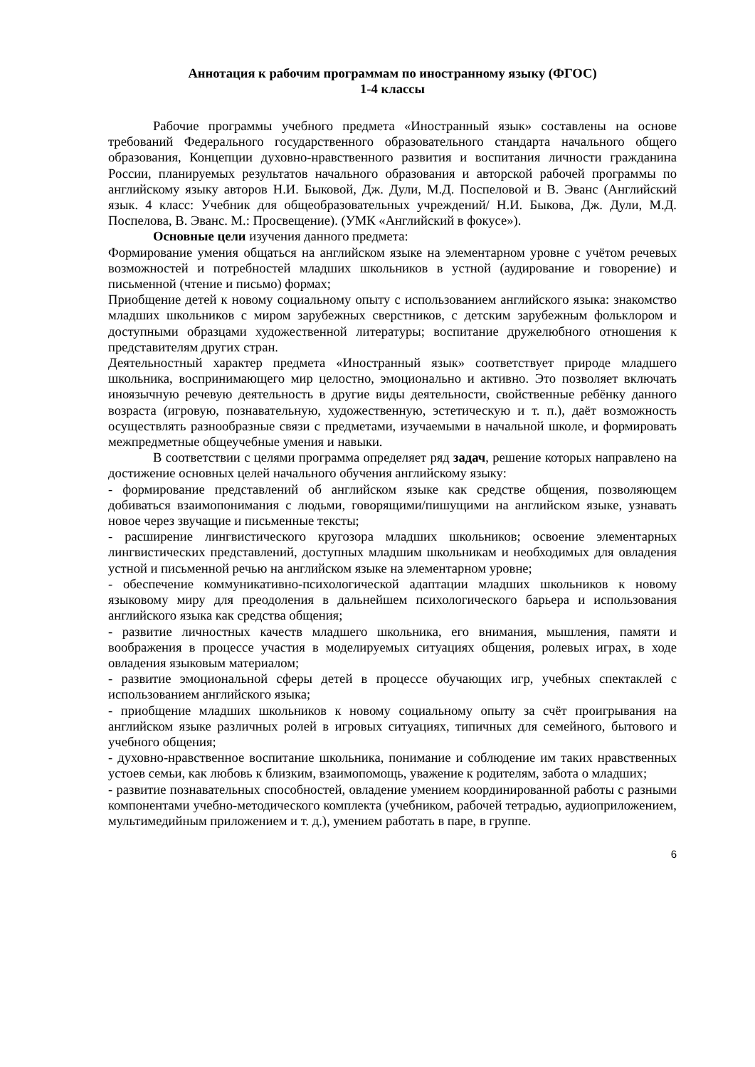Аннотация к рабочим программам по иностранному языку (ФГОС)
1-4 классы
Рабочие программы учебного предмета «Иностранный язык» составлены на основе требований Федерального государственного образовательного стандарта начального общего образования, Концепции духовно-нравственного развития и воспитания личности гражданина России, планируемых результатов начального образования и авторской рабочей программы по английскому языку авторов Н.И. Быковой, Дж. Дули, М.Д. Поспеловой и В. Эванс (Английский язык. 4 класс: Учебник для общеобразовательных учреждений/ Н.И. Быкова, Дж. Дули, М.Д. Поспелова, В. Эванс. М.: Просвещение). (УМК «Английский в фокусе»).
Основные цели изучения данного предмета:
Формирование умения общаться на английском языке на элементарном уровне с учётом речевых возможностей и потребностей младших школьников в устной (аудирование и говорение) и письменной (чтение и письмо) формах;
Приобщение детей к новому социальному опыту с использованием английского языка: знакомство младших школьников с миром зарубежных сверстников, с детским зарубежным фольклором и доступными образцами художественной литературы; воспитание дружелюбного отношения к представителям других стран.
Деятельностный характер предмета «Иностранный язык» соответствует природе младшего школьника, воспринимающего мир целостно, эмоционально и активно. Это позволяет включать иноязычную речевую деятельность в другие виды деятельности, свойственные ребёнку данного возраста (игровую, познавательную, художественную, эстетическую и т. п.), даёт возможность осуществлять разнообразные связи с предметами, изучаемыми в начальной школе, и формировать межпредметные общеучебные умения и навыки.
В соответствии с целями программа определяет ряд задач, решение которых направлено на достижение основных целей начального обучения английскому языку:
- формирование представлений об английском языке как средстве общения, позволяющем добиваться взаимопонимания с людьми, говорящими/пишущими на английском языке, узнавать новое через звучащие и письменные тексты;
- расширение лингвистического кругозора младших школьников; освоение элементарных лингвистических представлений, доступных младшим школьникам и необходимых для овладения устной и письменной речью на английском языке на элементарном уровне;
- обеспечение коммуникативно-психологической адаптации младших школьников к новому языковому миру для преодоления в дальнейшем психологического барьера и использования английского языка как средства общения;
- развитие личностных качеств младшего школьника, его внимания, мышления, памяти и воображения в процессе участия в моделируемых ситуациях общения, ролевых играх, в ходе овладения языковым материалом;
- развитие эмоциональной сферы детей в процессе обучающих игр, учебных спектаклей с использованием английского языка;
- приобщение младших школьников к новому социальному опыту за счёт проигрывания на английском языке различных ролей в игровых ситуациях, типичных для семейного, бытового и учебного общения;
- духовно-нравственное воспитание школьника, понимание и соблюдение им таких нравственных устоев семьи, как любовь к близким, взаимопомощь, уважение к родителям, забота о младших;
- развитие познавательных способностей, овладение умением координированной работы с разными компонентами учебно-методического комплекта (учебником, рабочей тетрадью, аудиоприложением, мультимедийным приложением и т. д.), умением работать в паре, в группе.
6